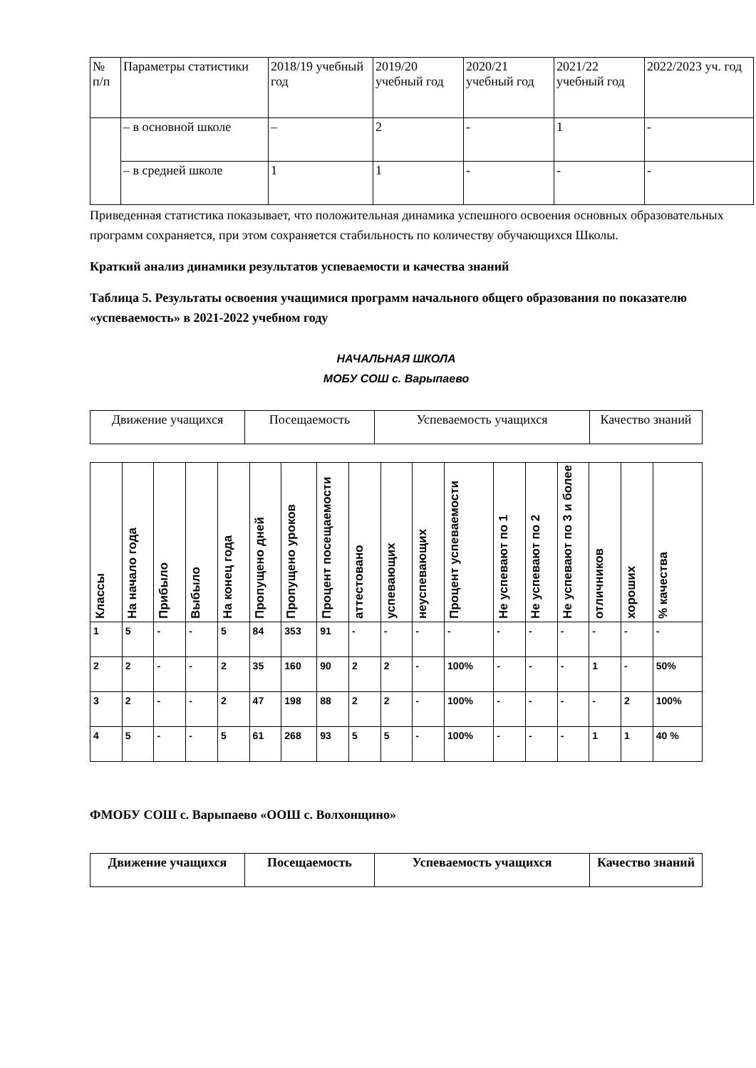| № п/п | Параметры статистики | 2018/19 учебный год | 2019/20 учебный год | 2020/21 учебный год | 2021/22 учебный год | 2022/2023 уч. год |
| | – в основной школе | – | 2 | - | 1 | - |
| | – в средней школе | 1 | 1 | - | - | - |
Приведенная статистика показывает, что положительная динамика успешного освоения основных образовательных программ сохраняется, при этом сохраняется стабильность по количеству обучающихся Школы.
Краткий анализ динамики результатов успеваемости и качества знаний
Таблица 5. Результаты освоения учащимися программ начального общего образования по показателю «успеваемость» в 2021-2022 учебном году
НАЧАЛЬНАЯ ШКОЛА
МОБУ СОШ с. Варыпаево
| Движение учащихся | Посещаемость | Успеваемость учащихся | Качество знаний |
| Классы | На начало года | Прибыло | Выбыло | На конец года | Пропущено дней | Пропущено уроков | Процент посещаемости | аттестовано | успевающих | неуспевающих | Процент успеваемости | Не успевают по 1 | Не успевают по 2 | Не успевают по 3 и более | отличников | хороших | % качества |
| 1 | 5 | - | - | 5 | 84 | 353 | 91 | - | - | - | - | - | - | - | - | - | - |
| 2 | 2 | - | - | 2 | 35 | 160 | 90 | 2 | 2 | - | 100% | - | - | - | 1 | - | 50% |
| 3 | 2 | - | - | 2 | 47 | 198 | 88 | 2 | 2 | - | 100% | - | - | - | - | 2 | 100% |
| 4 | 5 | - | - | 5 | 61 | 268 | 93 | 5 | 5 | - | 100% | - | - | - | 1 | 1 | 40 % |
ФМОБУ СОШ с. Варыпаево «ООШ с. Волхонщино»
| Движение учащихся | Посещаемость | Успеваемость учащихся | Качество знаний |